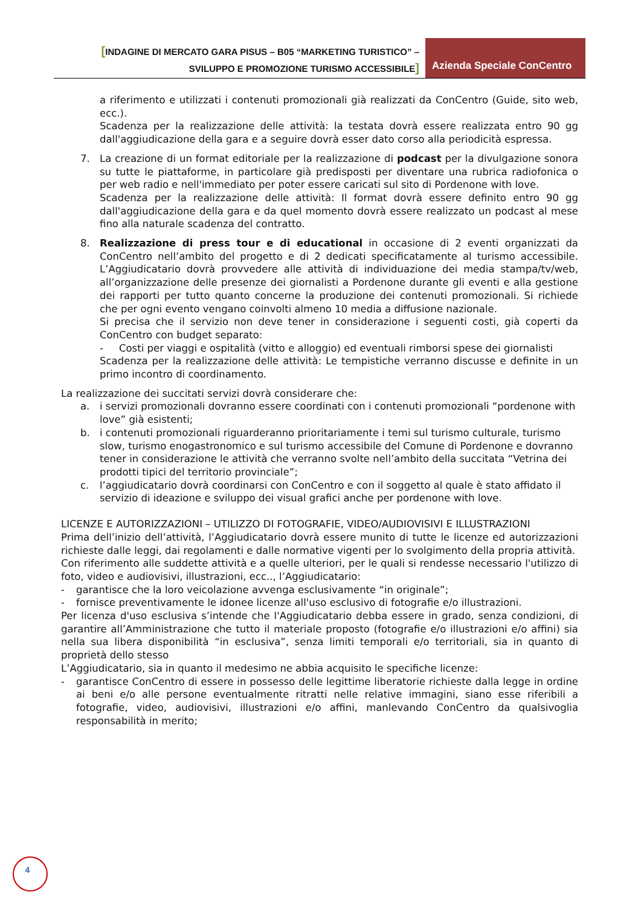[INDAGINE DI MERCATO GARA PISUS – B05 “MARKETING TURISTICO” –
SVILUPPO E PROMOZIONE TURISMO ACCESSIBILE]
Azienda Speciale ConCentro
a riferimento e utilizzati i contenuti promozionali già realizzati da ConCentro (Guide, sito web, ecc.).
Scadenza per la realizzazione delle attività: la testata dovrà essere realizzata entro 90 gg dall'aggiudicazione della gara e a seguire dovrà esser dato corso alla periodicità espressa.
7. La creazione di un format editoriale per la realizzazione di podcast per la divulgazione sonora su tutte le piattaforme, in particolare già predisposti per diventare una rubrica radiofonica o per web radio e nell'immediato per poter essere caricati sul sito di Pordenone with love.
Scadenza per la realizzazione delle attività: Il format dovrà essere definito entro 90 gg dall'aggiudicazione della gara e da quel momento dovrà essere realizzato un podcast al mese fino alla naturale scadenza del contratto.
8. Realizzazione di press tour e di educational in occasione di 2 eventi organizzati da ConCentro nell’ambito del progetto e di 2 dedicati specificatamente al turismo accessibile. L’Aggiudicatario dovrà provvedere alle attività di individuazione dei media stampa/tv/web, all’organizzazione delle presenze dei giornalisti a Pordenone durante gli eventi e alla gestione dei rapporti per tutto quanto concerne la produzione dei contenuti promozionali. Si richiede che per ogni evento vengano coinvolti almeno 10 media a diffusione nazionale.
Si precisa che il servizio non deve tener in considerazione i seguenti costi, già coperti da ConCentro con budget separato:
- Costi per viaggi e ospitalità (vitto e alloggio) ed eventuali rimborsi spese dei giornalisti
Scadenza per la realizzazione delle attività: Le tempistiche verranno discusse e definite in un primo incontro di coordinamento.
La realizzazione dei succitati servizi dovrà considerare che:
a. i servizi promozionali dovranno essere coordinati con i contenuti promozionali “pordenone with love” già esistenti;
b. i contenuti promozionali riguarderanno prioritariamente i temi sul turismo culturale, turismo slow, turismo enogastronomico e sul turismo accessibile del Comune di Pordenone e dovranno tener in considerazione le attività che verranno svolte nell’ambito della succitata “Vetrina dei prodotti tipici del territorio provinciale”;
c. l’aggiudicatario dovrà coordinarsi con ConCentro e con il soggetto al quale è stato affidato il servizio di ideazione e sviluppo dei visual grafici anche per pordenone with love.
LICENZE E AUTORIZZAZIONI – UTILIZZO DI FOTOGRAFIE, VIDEO/AUDIOVISIVI E ILLUSTRAZIONI
Prima dell’inizio dell’attività, l’Aggiudicatario dovrà essere munito di tutte le licenze ed autorizzazioni richieste dalle leggi, dai regolamenti e dalle normative vigenti per lo svolgimento della propria attività.
Con riferimento alle suddette attività e a quelle ulteriori, per le quali si rendesse necessario l'utilizzo di foto, video e audiovisivi, illustrazioni, ecc.., l’Aggiudicatario:
- garantisce che la loro veicolazione avvenga esclusivamente “in originale”;
- fornisce preventivamente le idonee licenze all'uso esclusivo di fotografie e/o illustrazioni.
Per licenza d'uso esclusiva s’intende che l'Aggiudicatario debba essere in grado, senza condizioni, di garantire all’Amministrazione che tutto il materiale proposto (fotografie e/o illustrazioni e/o affini) sia nella sua libera disponibilità “in esclusiva”, senza limiti temporali e/o territoriali, sia in quanto di proprietà dello stesso
L’Aggiudicatario, sia in quanto il medesimo ne abbia acquisito le specifiche licenze:
- garantisce ConCentro di essere in possesso delle legittime liberatorie richieste dalla legge in ordine ai beni e/o alle persone eventualmente ritratti nelle relative immagini, siano esse riferibili a fotografie, video, audiovisivi, illustrazioni e/o affini, manlevando ConCentro da qualsivoglia responsabilità in merito;
4